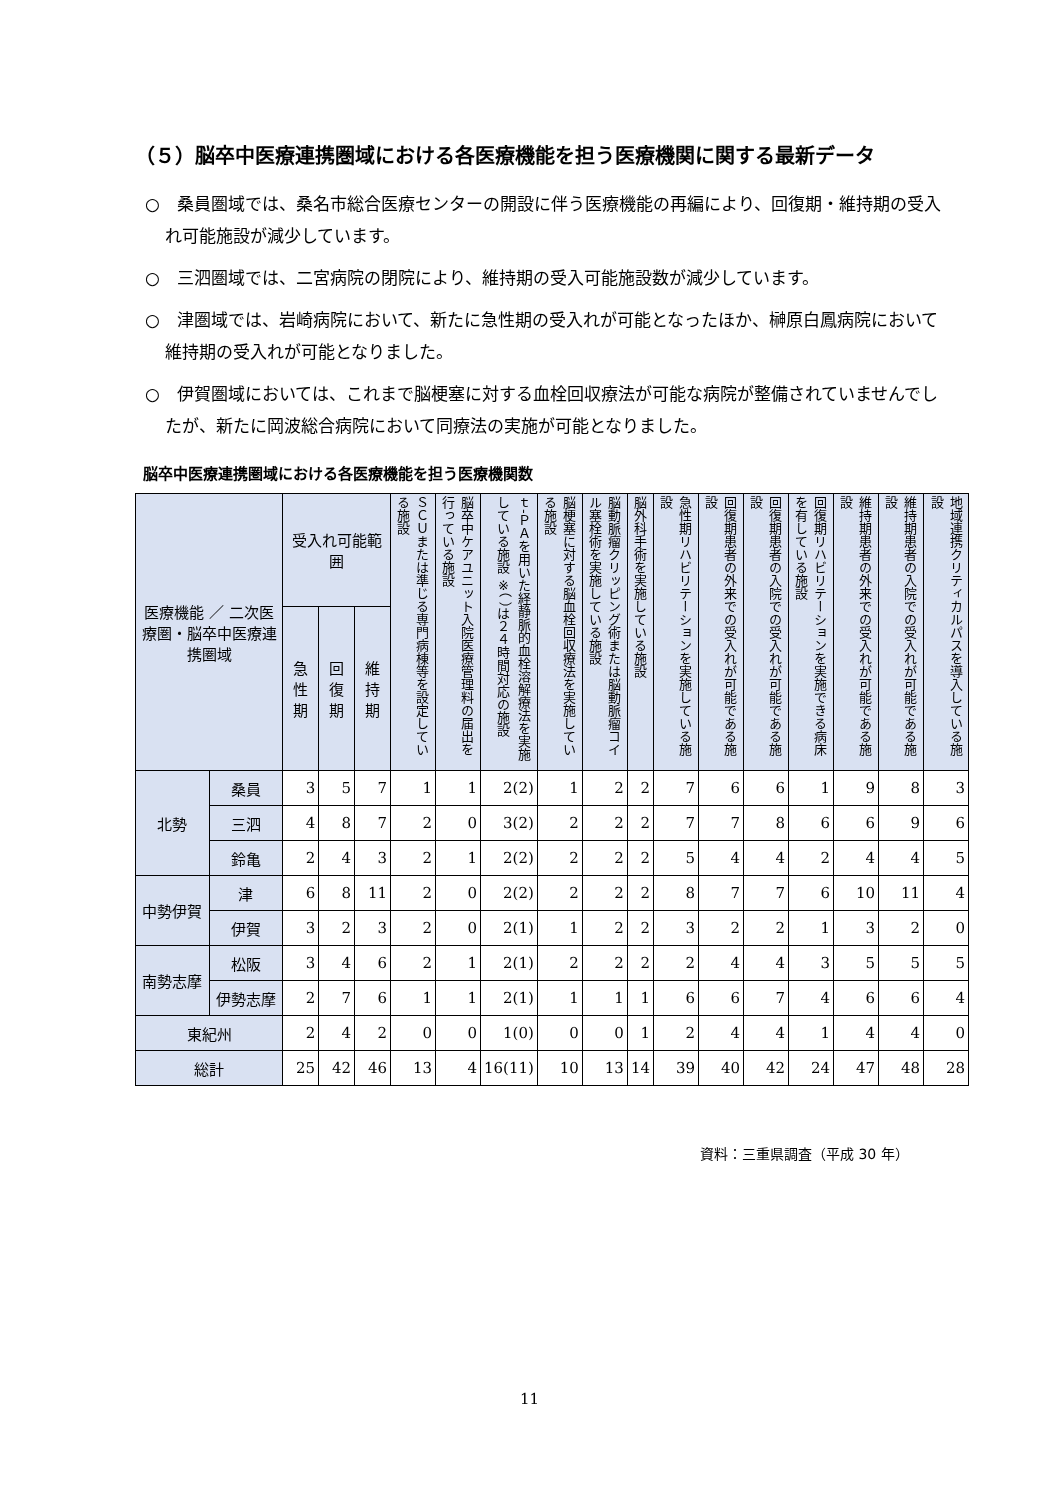（５）脳卒中医療連携圏域における各医療機能を担う医療機関に関する最新データ
○　桑員圏域では、桑名市総合医療センターの開設に伴う医療機能の再編により、回復期・維持期の受入れ可能施設が減少しています。
○　三泗圏域では、二宮病院の閉院により、維持期の受入可能施設数が減少しています。
○　津圏域では、岩崎病院において、新たに急性期の受入れが可能となったほか、榊原白鳳病院において維持期の受入れが可能となりました。
○　伊賀圏域においては、これまで脳梗塞に対する血栓回収療法が可能な病院が整備されていませんでしたが、新たに岡波総合病院において同療法の実施が可能となりました。
脳卒中医療連携圏域における各医療機能を担う医療機関数
| 医療機能 ／ 二次医療圏・脳卒中医療連携圏域 | | 受入れ可能範囲 | | | ＳＣＵまたは準じる専門病棟等を設定している施設 | 脳卒中ケアユニット入院医療管理料の届出を行っている施設 | ｔ-ＰＡを用いた経静脈的血栓溶解療法を実施している施設 ※（ ）は２４時間対応の施設 | 脳梗塞に対する脳血栓回収療法を実施している施設 | 脳動脈瘤クリッピング術または脳動脈瘤コイル塞栓術を実施している施設 | 脳外科手術を実施している施設 | 急性期リハビリテーションを実施している施設 | 回復期患者の外来での受入れが可能である施設 | 回復期患者の入院での受入れが可能である施設 | 回復期リハビリテーションを実施できる病床を有している施設 | 維持期患者の外来での受入れが可能である施設 | 維持期患者の入院での受入れが可能である施設 | 地域連携クリティカルパスを導入している施設 |
| --- | --- | --- | --- | --- | --- | --- | --- | --- | --- | --- | --- | --- | --- | --- | --- | --- | --- |
| | | 急性期 | 回復期 | 維持期 | | | | | | | | | | | | | |
| 北勢 | 桑員 | 3 | 5 | 7 | 1 | 1 | 2(2) | 1 | 2 | 2 | 7 | 6 | 6 | 1 | 9 | 8 | 3 |
| | 三泗 | 4 | 8 | 7 | 2 | 0 | 3(2) | 2 | 2 | 2 | 7 | 7 | 8 | 6 | 6 | 9 | 6 |
| | 鈴亀 | 2 | 4 | 3 | 2 | 1 | 2(2) | 2 | 2 | 2 | 5 | 4 | 4 | 2 | 4 | 4 | 5 |
| 中勢伊賀 | 津 | 6 | 8 | 11 | 2 | 0 | 2(2) | 2 | 2 | 2 | 8 | 7 | 7 | 6 | 10 | 11 | 4 |
| | 伊賀 | 3 | 2 | 3 | 2 | 0 | 2(1) | 1 | 2 | 2 | 3 | 2 | 2 | 1 | 3 | 2 | 0 |
| 南勢志摩 | 松阪 | 3 | 4 | 6 | 2 | 1 | 2(1) | 2 | 2 | 2 | 2 | 4 | 4 | 3 | 5 | 5 | 5 |
| | 伊勢志摩 | 2 | 7 | 6 | 1 | 1 | 2(1) | 1 | 1 | 1 | 6 | 6 | 7 | 4 | 6 | 6 | 4 |
| 東紀州 | | 2 | 4 | 2 | 0 | 0 | 1(0) | 0 | 0 | 1 | 2 | 4 | 4 | 1 | 4 | 4 | 0 |
| 総計 | | 25 | 42 | 46 | 13 | 4 | 16(11) | 10 | 13 | 14 | 39 | 40 | 42 | 24 | 47 | 48 | 28 |
資料：三重県調査（平成 30 年）
11